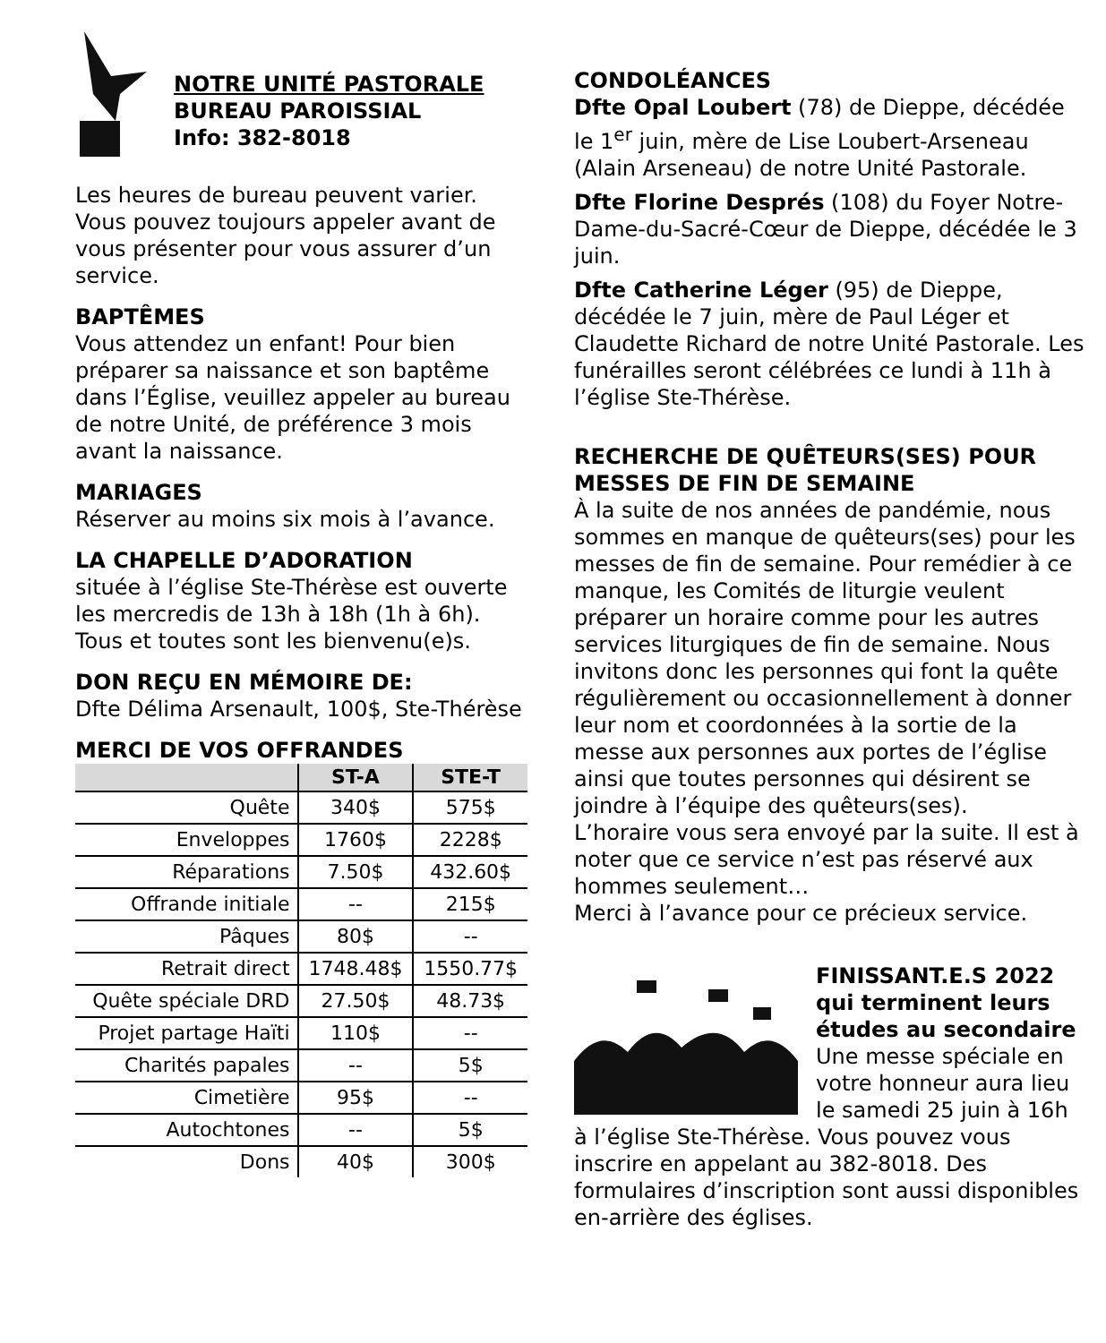NOTRE UNITÉ PASTORALE
BUREAU PAROISSIAL
Info: 382-8018
Les heures de bureau peuvent varier. Vous pouvez toujours appeler avant de vous présenter pour vous assurer d’un service.
BAPTÊMES
Vous attendez un enfant! Pour bien préparer sa naissance et son baptême dans l’Église, veuillez appeler au bureau de notre Unité, de préférence 3 mois avant la naissance.
MARIAGES
Réserver au moins six mois à l’avance.
LA CHAPELLE D’ADORATION
située à l’église Ste-Thérèse est ouverte les mercredis de 13h à 18h (1h à 6h). Tous et toutes sont les bienvenu(e)s.
DON REÇU EN MÉMOIRE DE:
Dfte Délima Arsenault, 100$, Ste-Thérèse
MERCI DE VOS OFFRANDES
| | ST-A | STE-T |
| --- | --- | --- |
| Quête | 340$ | 575$ |
| Enveloppes | 1760$ | 2228$ |
| Réparations | 7.50$ | 432.60$ |
| Offrande initiale | -- | 215$ |
| Pâques | 80$ | -- |
| Retrait direct | 1748.48$ | 1550.77$ |
| Quête spéciale DRD | 27.50$ | 48.73$ |
| Projet partage Haïti | 110$ | -- |
| Charités papales | -- | 5$ |
| Cimetière | 95$ | -- |
| Autochtones | -- | 5$ |
| Dons | 40$ | 300$ |
CONDOLÉANCES
Dfte Opal Loubert (78) de Dieppe, décédée le 1<sup>er</sup> juin, mère de Lise Loubert-Arseneau (Alain Arseneau) de notre Unité Pastorale.
Dfte Florine Després (108) du Foyer Notre-Dame-du-Sacré-Cœur de Dieppe, décédée le 3 juin.
Dfte Catherine Léger (95) de Dieppe, décédée le 7 juin, mère de Paul Léger et Claudette Richard de notre Unité Pastorale. Les funérailles seront célébrées ce lundi à 11h à l’église Ste-Thérèse.
RECHERCHE DE QUÊTEURS(SES) POUR MESSES DE FIN DE SEMAINE
À la suite de nos années de pandémie, nous sommes en manque de quêteurs(ses) pour les messes de fin de semaine. Pour remédier à ce manque, les Comités de liturgie veulent préparer un horaire comme pour les autres services liturgiques de fin de semaine. Nous invitons donc les personnes qui font la quête régulièrement ou occasionnellement à donner leur nom et coordonnées à la sortie de la messe aux personnes aux portes de l’église ainsi que toutes personnes qui désirent se joindre à l’équipe des quêteurs(ses).
L’horaire vous sera envoyé par la suite. Il est à noter que ce service n’est pas réservé aux hommes seulement…
Merci à l’avance pour ce précieux service.
FINISSANT.E.S 2022 qui terminent leurs études au secondaire
Une messe spéciale en votre honneur aura lieu le samedi 25 juin à 16h
à l’église Ste-Thérèse. Vous pouvez vous inscrire en appelant au 382-8018. Des formulaires d’inscription sont aussi disponibles en-arrière des églises.